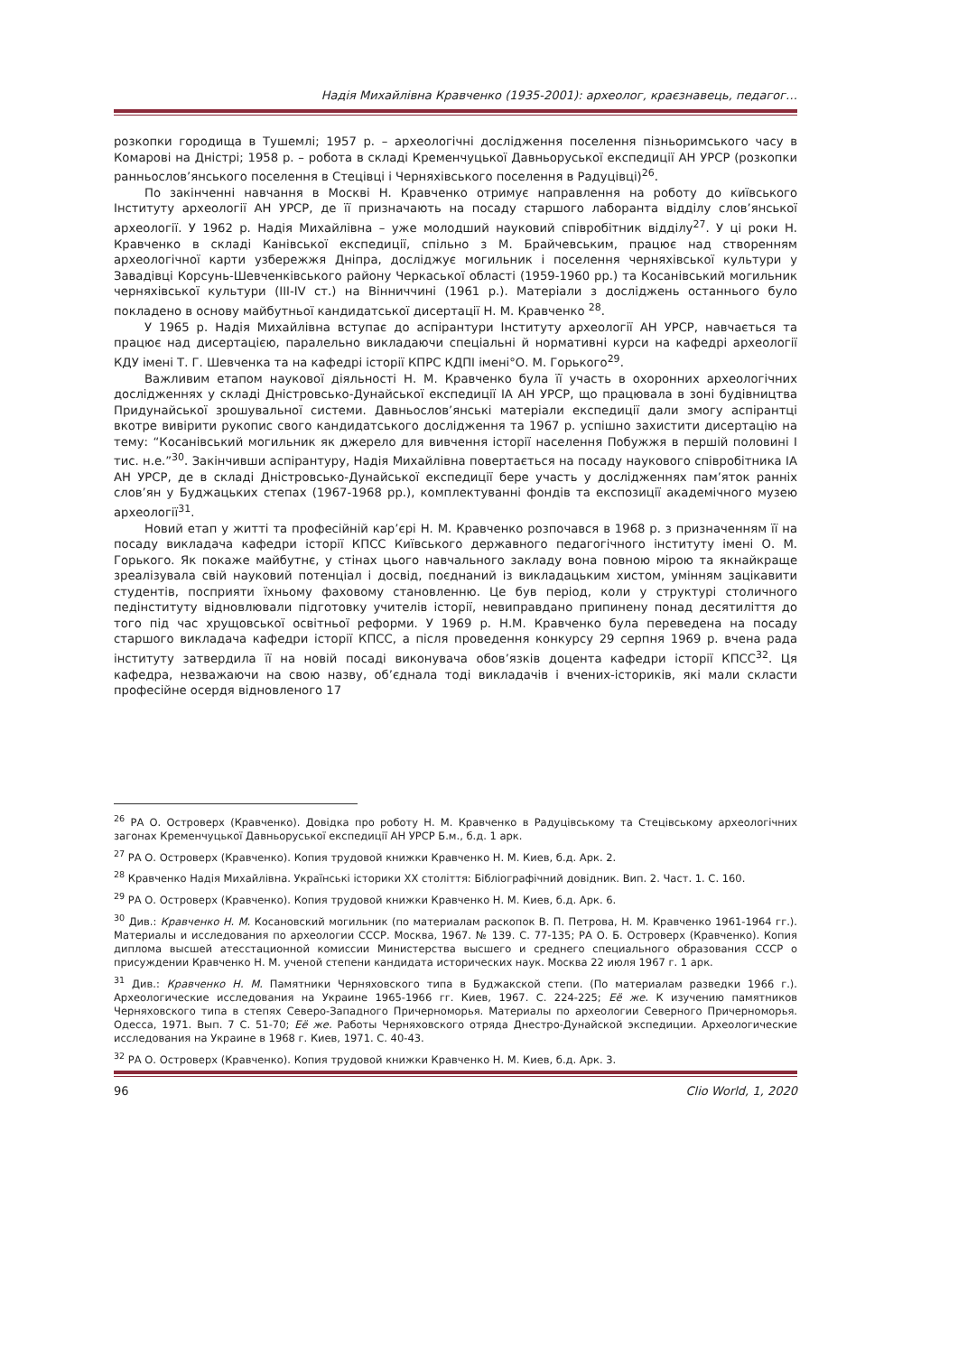Надія Михайлівна Кравченко (1935-2001): археолог, краєзнавець, педагог…
розкопки городища в Тушемлі; 1957 р. – археологічні дослідження поселення пізньоримського часу в Комарові на Дністрі; 1958 р. – робота в складі Кременчуцької Давньоруської експедиції АН УРСР (розкопки ранньослов’янського поселення в Стецівці і Черняхівського поселення в Радуцівці)<sup>26</sup>.
По закінченні навчання в Москві Н. Кравченко отримує направлення на роботу до київського Інституту археології АН УРСР, де її призначають на посаду старшого лаборанта відділу слов’янської археології. У 1962 р. Надія Михайлівна – уже молодший науковий співробітник відділу<sup>27</sup>. У ці роки Н. Кравченко в складі Канівської експедиції, спільно з М. Брайчевським, працює над створенням археологічної карти узбережжя Дніпра, досліджує могильник і поселення черняхівської культури у Завадівці Корсунь-Шевченківського району Черкаської області (1959-1960 рр.) та Косанівський могильник черняхівської культури (ІІІ-IV ст.) на Вінниччині (1961 р.). Матеріали з досліджень останнього було покладено в основу майбутньої кандидатської дисертації Н. М. Кравченко <sup>28</sup>.
У 1965 р. Надія Михайлівна вступає до аспірантури Інституту археології АН УРСР, навчається та працює над дисертацією, паралельно викладаючи спеціальні й нормативні курси на кафедрі археології КДУ імені Т. Г. Шевченка та на кафедрі історії КПРС КДПІ імені°О. М. Горького<sup>29</sup>.
Важливим етапом наукової діяльності Н. М. Кравченко була її участь в охоронних археологічних дослідженнях у складі Дністровсько-Дунайської експедиції ІА АН УРСР, що працювала в зоні будівництва Придунайської зрошувальної системи. Давньослов’янські матеріали експедиції дали змогу аспірантці вкотре вивірити рукопис свого кандидатського дослідження та 1967 р. успішно захистити дисертацію на тему: “Косанівський могильник як джерело для вивчення історії населення Побужжя в першій половині І тис. н.е.”<sup>30</sup>. Закінчивши аспірантуру, Надія Михайлівна повертається на посаду наукового співробітника ІА АН УРСР, де в складі Дністровсько-Дунайської експедиції бере участь у дослідженнях пам’яток ранніх слов’ян у Буджацьких степах (1967-1968 рр.), комплектуванні фондів та експозиції академічного музею археології<sup>31</sup>.
Новий етап у житті та професійній кар’єрі Н. М. Кравченко розпочався в 1968 р. з призначенням її на посаду викладача кафедри історії КПСС Київського державного педагогічного інституту імені О. М. Горького. Як покаже майбутнє, у стінах цього навчального закладу вона повною мірою та якнайкраще зреалізувала свій науковий потенціал і досвід, поєднаний із викладацьким хистом, умінням зацікавити студентів, посприяти їхньому фаховому становленню. Це був період, коли у структурі столичного педінституту відновлювали підготовку учителів історії, невиправдано припинену понад десятиліття до того під час хрущовської освітньої реформи. У 1969 р. Н.М. Кравченко була переведена на посаду старшого викладача кафедри історії КПСС, а після проведення конкурсу 29 серпня 1969 р. вчена рада інституту затвердила її на новій посаді виконувача обов’язків доцента кафедри історії КПСС<sup>32</sup>. Ця кафедра, незважаючи на свою назву, об’єднала тоді викладачів і вчених-істориків, які мали скласти професійне осердя відновленого 17
<sup>26</sup> РА О. Островерх (Кравченко). Довідка про роботу Н. М. Кравченко в Радуцівському та Стецівському археологічних загонах Кременчуцької Давньоруської експедиції АН УРСР Б.м., б.д. 1 арк.
<sup>27</sup> РА О. Островерх (Кравченко). Копия трудовой книжки Кравченко Н. М. Киев, б.д. Арк. 2.
<sup>28</sup> Кравченко Надія Михайлівна. Українські історики XX століття: Бібліографічний довідник. Вип. 2. Част. 1. С. 160.
<sup>29</sup> РА О. Островерх (Кравченко). Копия трудовой книжки Кравченко Н. М. Киев, б.д. Арк. 6.
<sup>30</sup> Див.: Кравченко Н. М. Косановский могильник (по материалам раскопок В. П. Петрова, Н. М. Кравченко 1961-1964 гг.). Материалы и исследования по археологии СССР. Москва, 1967. № 139. С. 77-135; РА О. Б. Островерх (Кравченко). Копия диплома высшей атесстационной комиссии Министерства высшего и среднего специального образования СССР о присуждении Кравченко Н. М. ученой степени кандидата исторических наук. Москва 22 июля 1967 г. 1 арк.
<sup>31</sup> Див.: Кравченко Н. М. Памятники Черняховского типа в Буджакской степи. (По материалам разведки 1966 г.). Археологические исследования на Украине 1965-1966 гг. Киев, 1967. С. 224-225; Её же. К изучению памятников Черняховского типа в степях Северо-Западного Причерноморья. Материалы по археологии Северного Причерноморья. Одесса, 1971. Вып. 7 С. 51-70; Её же. Работы Черняховского отряда Днестро-Дунайской экспедиции. Археологические исследования на Украине в 1968 г. Киев, 1971. С. 40-43.
<sup>32</sup> РА О. Островерх (Кравченко). Копия трудовой книжки Кравченко Н. М. Киев, б.д. Арк. 3.
96 Clio World, 1, 2020